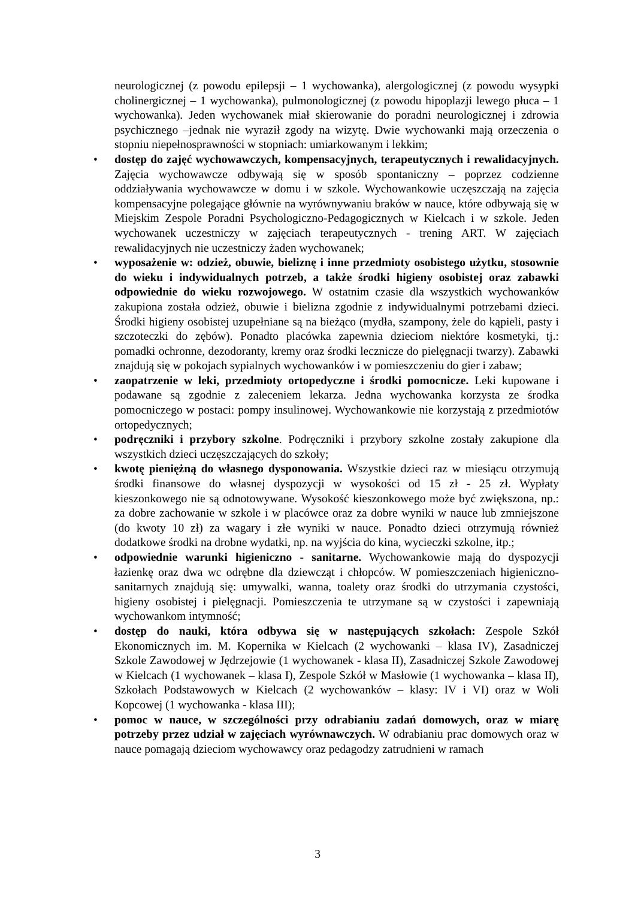neurologicznej (z powodu epilepsji – 1 wychowanka), alergologicznej (z powodu wysypki cholinergicznej – 1 wychowanka), pulmonologicznej (z powodu hipoplazji lewego płuca – 1 wychowanka). Jeden wychowanek miał skierowanie do poradni neurologicznej i zdrowia psychicznego –jednak nie wyraził zgody na wizytę. Dwie wychowanki mają orzeczenia o stopniu niepełnosprawności w stopniach: umiarkowanym i lekkim;
• dostęp do zajęć wychowawczych, kompensacyjnych, terapeutycznych i rewalidacyjnych. Zajęcia wychowawcze odbywają się w sposób spontaniczny – poprzez codzienne oddziaływania wychowawcze w domu i w szkole. Wychowankowie uczęszczają na zajęcia kompensacyjne polegające głównie na wyrównywaniu braków w nauce, które odbywają się w Miejskim Zespole Poradni Psychologiczno-Pedagogicznych w Kielcach i w szkole. Jeden wychowanek uczestniczy w zajęciach terapeutycznych - trening ART. W zajęciach rewalidacyjnych nie uczestniczy żaden wychowanek;
• wyposażenie w: odzież, obuwie, bieliznę i inne przedmioty osobistego użytku, stosownie do wieku i indywidualnych potrzeb, a także środki higieny osobistej oraz zabawki odpowiednie do wieku rozwojowego. W ostatnim czasie dla wszystkich wychowanków zakupiona została odzież, obuwie i bielizna zgodnie z indywidualnymi potrzebami dzieci. Środki higieny osobistej uzupełniane są na bieżąco (mydła, szampony, żele do kąpieli, pasty i szczoteczki do zębów). Ponadto placówka zapewnia dzieciom niektóre kosmetyki, tj.: pomadki ochronne, dezodoranty, kremy oraz środki lecznicze do pielęgnacji twarzy). Zabawki znajdują się w pokojach sypialnych wychowanków i w pomieszczeniu do gier i zabaw;
• zaopatrzenie w leki, przedmioty ortopedyczne i środki pomocnicze. Leki kupowane i podawane są zgodnie z zaleceniem lekarza. Jedna wychowanka korzysta ze środka pomocniczego w postaci: pompy insulinowej. Wychowankowie nie korzystają z przedmiotów ortopedycznych;
• podręczniki i przybory szkolne. Podręczniki i przybory szkolne zostały zakupione dla wszystkich dzieci uczęszczających do szkoły;
• kwotę pieniężną do własnego dysponowania. Wszystkie dzieci raz w miesiącu otrzymują środki finansowe do własnej dyspozycji w wysokości od 15 zł - 25 zł. Wypłaty kieszonkowego nie są odnotowywane. Wysokość kieszonkowego może być zwiększona, np.: za dobre zachowanie w szkole i w placówce oraz za dobre wyniki w nauce lub zmniejszone (do kwoty 10 zł) za wagary i złe wyniki w nauce. Ponadto dzieci otrzymują również dodatkowe środki na drobne wydatki, np. na wyjścia do kina, wycieczki szkolne, itp.;
• odpowiednie warunki higieniczno - sanitarne. Wychowankowie mają do dyspozycji łazienkę oraz dwa wc odrębne dla dziewcząt i chłopców. W pomieszczeniach higieniczno-sanitarnych znajdują się: umywalki, wanna, toalety oraz środki do utrzymania czystości, higieny osobistej i pielęgnacji. Pomieszczenia te utrzymane są w czystości i zapewniają wychowankom intymność;
• dostęp do nauki, która odbywa się w następujących szkołach: Zespole Szkół Ekonomicznych im. M. Kopernika w Kielcach (2 wychowanki – klasa IV), Zasadniczej Szkole Zawodowej w Jędrzejowie (1 wychowanek - klasa II), Zasadniczej Szkole Zawodowej w Kielcach (1 wychowanek – klasa I), Zespole Szkół w Masłowie (1 wychowanka – klasa II), Szkołach Podstawowych w Kielcach (2 wychowanków – klasy: IV i VI) oraz w Woli Kopcowej (1 wychowanka - klasa III);
• pomoc w nauce, w szczególności przy odrabianiu zadań domowych, oraz w miarę potrzeby przez udział w zajęciach wyrównawczych. W odrabianiu prac domowych oraz w nauce pomagają dzieciom wychowawcy oraz pedagodzy zatrudnieni w ramach
3